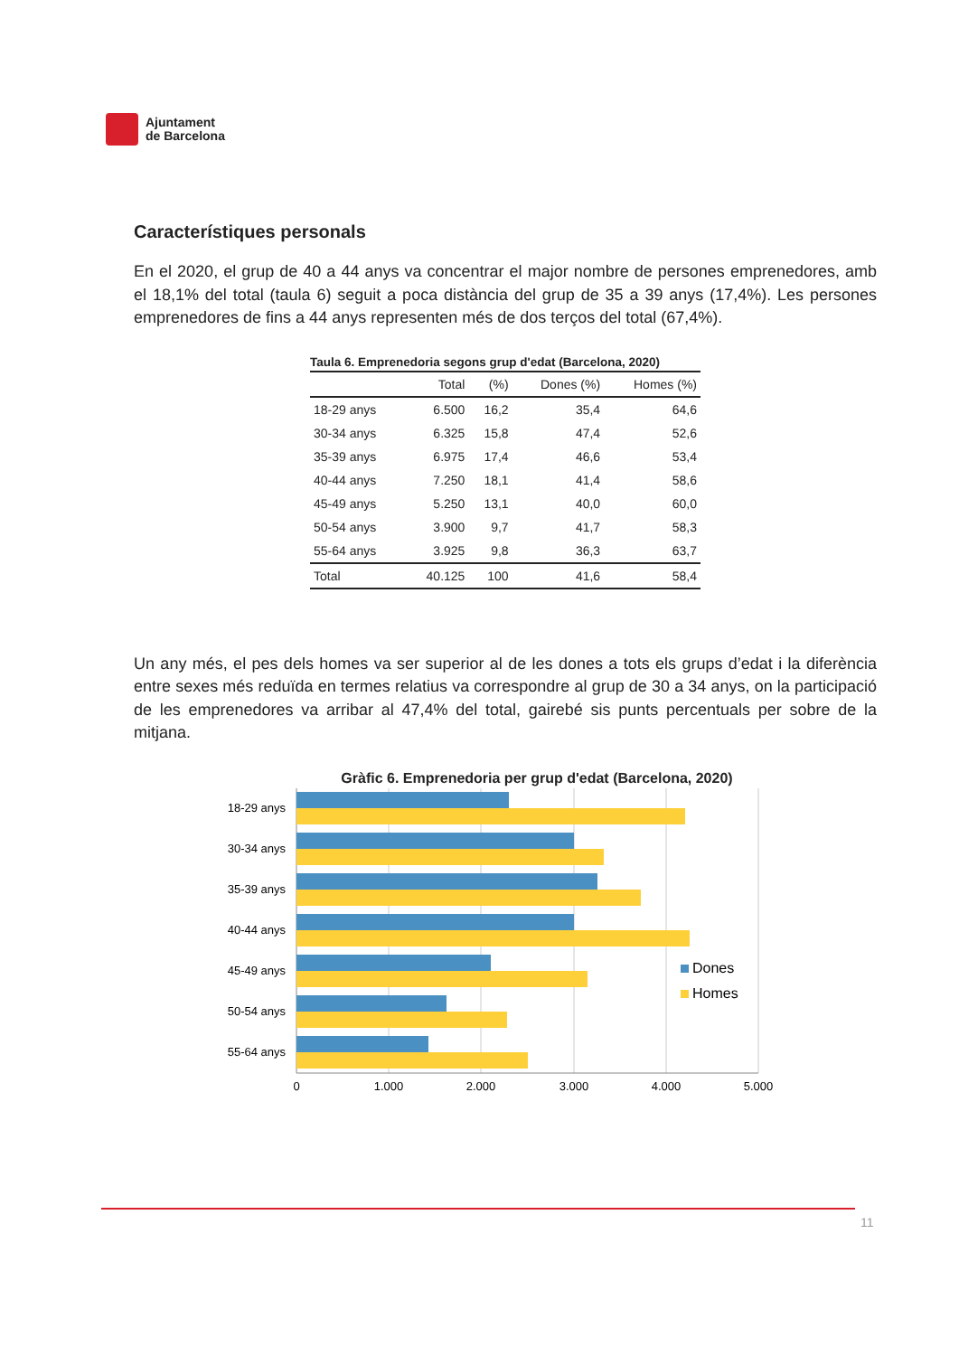Ajuntament
de Barcelona
Característiques personals
En el 2020, el grup de 40 a 44 anys va concentrar el major nombre de persones emprenedores, amb el 18,1% del total (taula 6) seguit a poca distància del grup de 35 a 39 anys (17,4%). Les persones emprenedores de fins a 44 anys representen més de dos terços del total (67,4%).
Taula 6. Emprenedoria segons grup d'edat (Barcelona, 2020)
| | Total | (%) | Dones (%) | Homes (%) |
| --- | --- | --- | --- | --- |
| 18-29 anys | 6.500 | 16,2 | 35,4 | 64,6 |
| 30-34 anys | 6.325 | 15,8 | 47,4 | 52,6 |
| 35-39 anys | 6.975 | 17,4 | 46,6 | 53,4 |
| 40-44 anys | 7.250 | 18,1 | 41,4 | 58,6 |
| 45-49 anys | 5.250 | 13,1 | 40,0 | 60,0 |
| 50-54 anys | 3.900 | 9,7 | 41,7 | 58,3 |
| 55-64 anys | 3.925 | 9,8 | 36,3 | 63,7 |
| Total | 40.125 | 100 | 41,6 | 58,4 |
Un any més, el pes dels homes va ser superior al de les dones a tots els grups d’edat i la diferència entre sexes més reduïda en termes relatius va correspondre al grup de 30 a 34 anys, on la participació de les emprenedores va arribar al 47,4% del total, gairebé sis punts percentuals per sobre de la mitjana.
Gràfic 6. Emprenedoria per grup d'edat (Barcelona, 2020)
18-29 anys
30-34 anys
35-39 anys
40-44 anys
45-49 anys
50-54 anys
55-64 anys
0
1.000
2.000
3.000
4.000
5.000
Dones
Homes
11